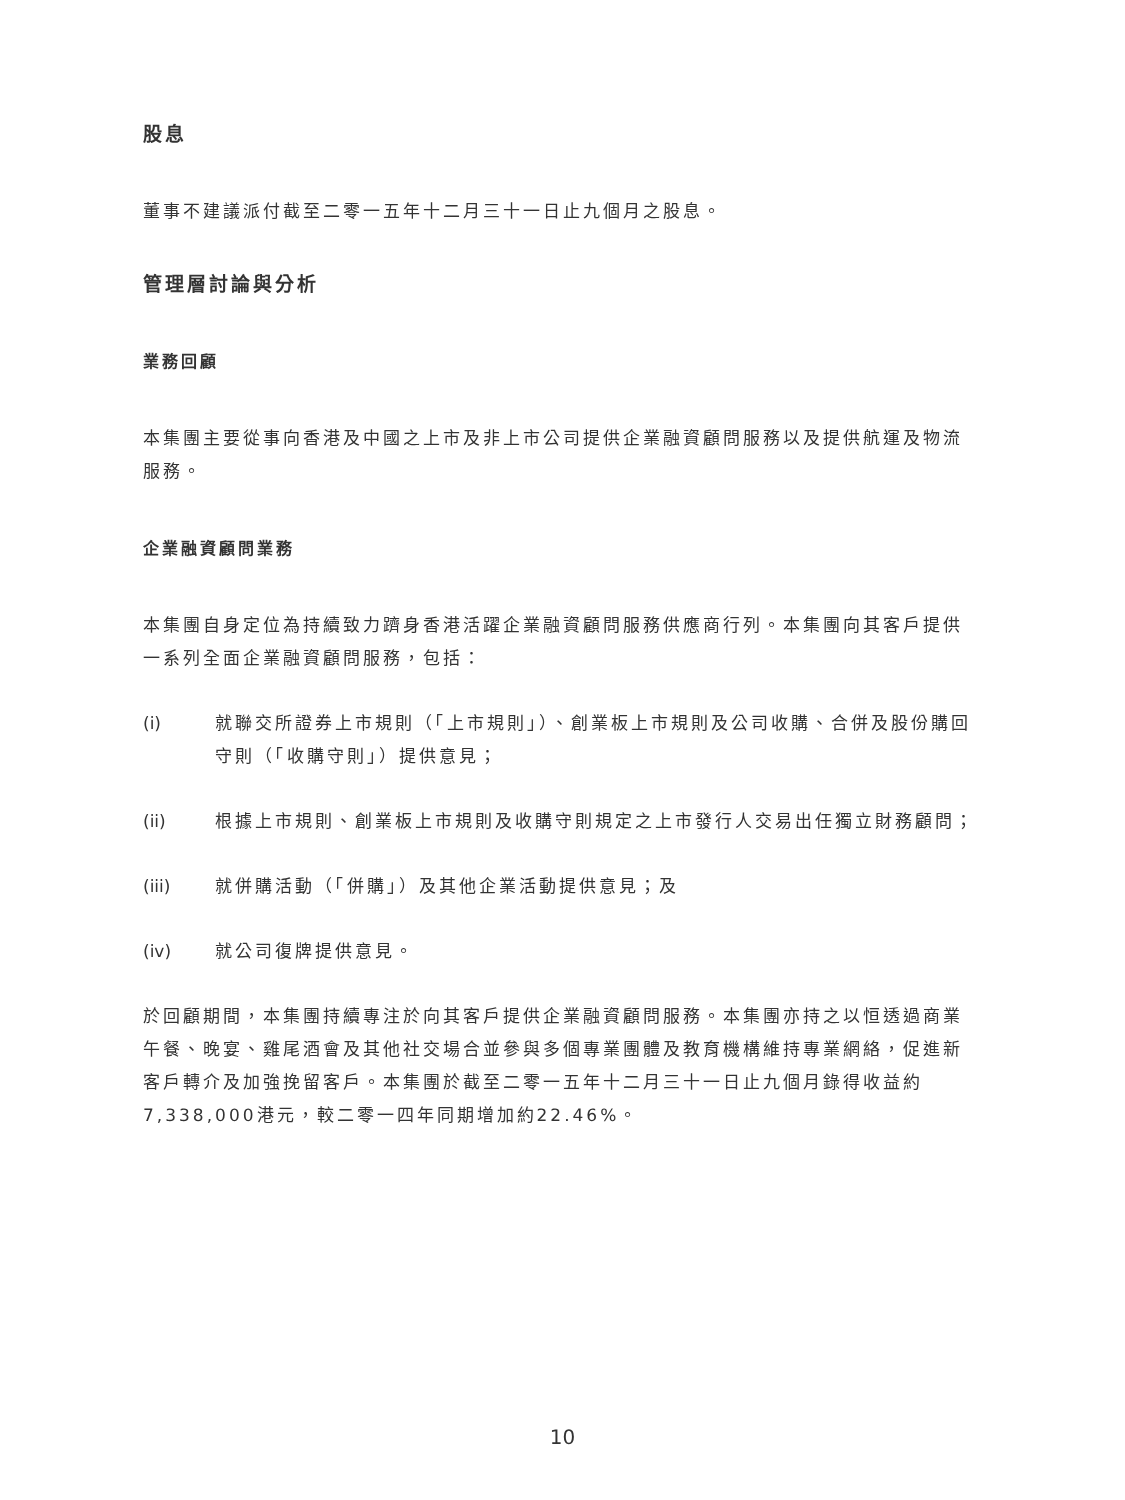股息
董事不建議派付截至二零一五年十二月三十一日止九個月之股息。
管理層討論與分析
業務回顧
本集團主要從事向香港及中國之上市及非上市公司提供企業融資顧問服務以及提供航運及物流服務。
企業融資顧問業務
本集團自身定位為持續致力躋身香港活躍企業融資顧問服務供應商行列。本集團向其客戶提供一系列全面企業融資顧問服務，包括：
(i) 就聯交所證券上市規則（「上市規則」）、創業板上市規則及公司收購、合併及股份購回守則（「收購守則」）提供意見；
(ii) 根據上市規則、創業板上市規則及收購守則規定之上市發行人交易出任獨立財務顧問；
(iii) 就併購活動（「併購」）及其他企業活動提供意見；及
(iv) 就公司復牌提供意見。
於回顧期間，本集團持續專注於向其客戶提供企業融資顧問服務。本集團亦持之以恒透過商業午餐、晚宴、雞尾酒會及其他社交場合並參與多個專業團體及教育機構維持專業網絡，促進新客戶轉介及加強挽留客戶。本集團於截至二零一五年十二月三十一日止九個月錄得收益約7,338,000港元，較二零一四年同期增加約22.46%。
10